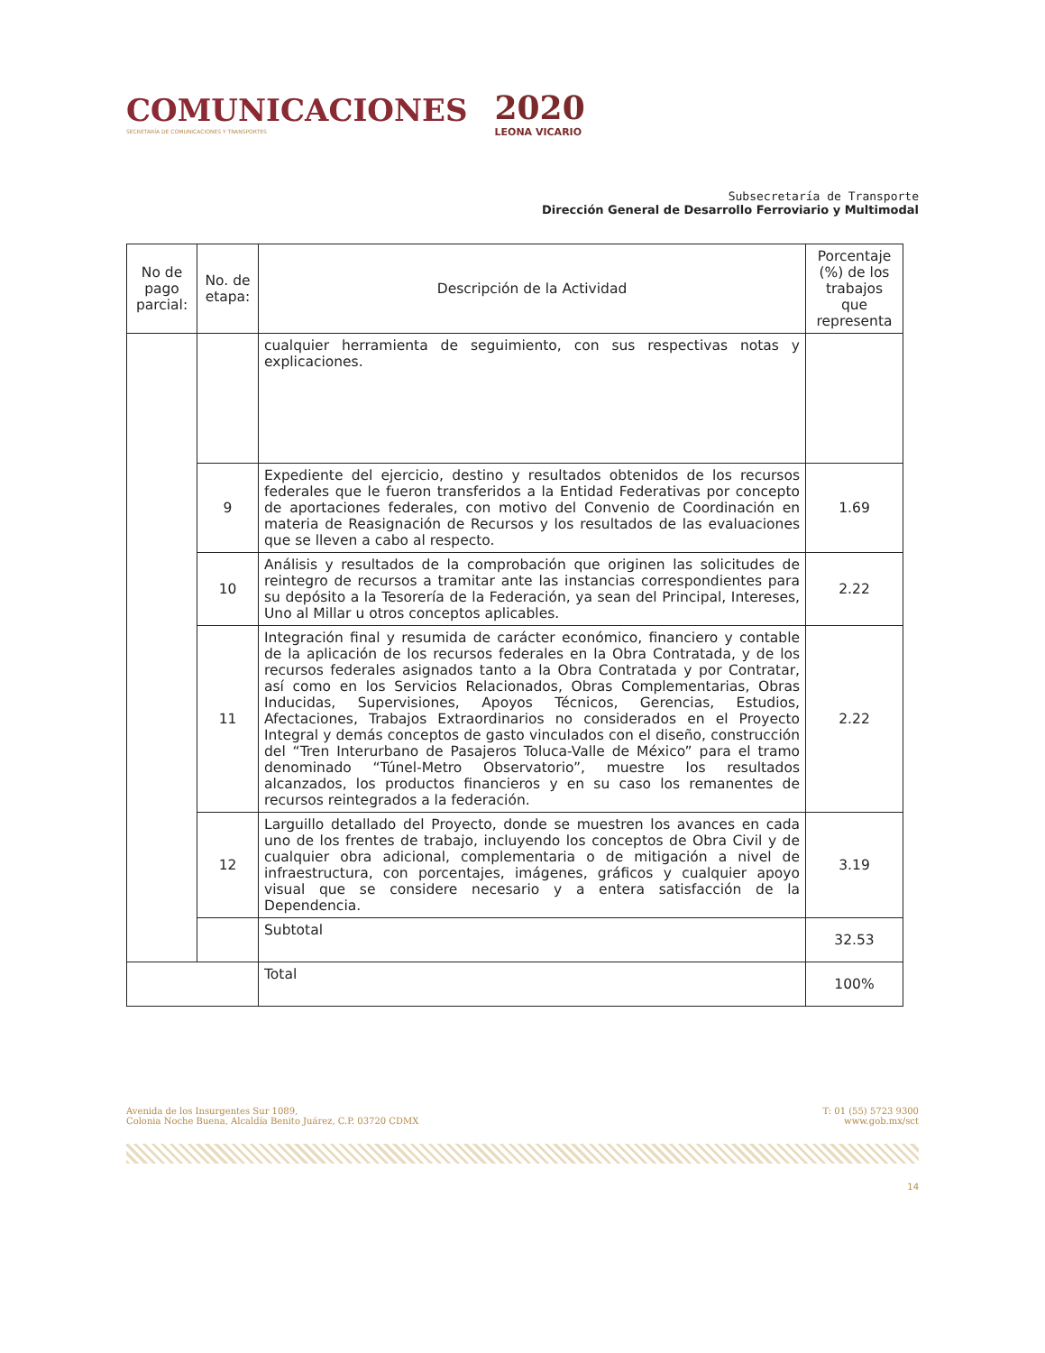COMUNICACIONES
SECRETARÍA DE COMUNICACIONES Y TRANSPORTES
2020
LEONA VICARIO
Subsecretaría de Transporte
Dirección General de Desarrollo Ferroviario y Multimodal
| No de pago parcial: | No. de etapa: | Descripción de la Actividad | Porcentaje (%) de los trabajos que representa |
| --- | --- | --- | --- |
| | | cualquier herramienta de seguimiento, con sus respectivas notas y explicaciones. | |
| | 9 | Expediente del ejercicio, destino y resultados obtenidos de los recursos federales que le fueron transferidos a la Entidad Federativas por concepto de aportaciones federales, con motivo del Convenio de Coordinación en materia de Reasignación de Recursos y los resultados de las evaluaciones que se lleven a cabo al respecto. | 1.69 |
| | 10 | Análisis y resultados de la comprobación que originen las solicitudes de reintegro de recursos a tramitar ante las instancias correspondientes para su depósito a la Tesorería de la Federación, ya sean del Principal, Intereses, Uno al Millar u otros conceptos aplicables. | 2.22 |
| | 11 | Integración final y resumida de carácter económico, financiero y contable de la aplicación de los recursos federales en la Obra Contratada, y de los recursos federales asignados tanto a la Obra Contratada y por Contratar, así como en los Servicios Relacionados, Obras Complementarias, Obras Inducidas, Supervisiones, Apoyos Técnicos, Gerencias, Estudios, Afectaciones, Trabajos Extraordinarios no considerados en el Proyecto Integral y demás conceptos de gasto vinculados con el diseño, construcción del “Tren Interurbano de Pasajeros Toluca-Valle de México” para el tramo denominado “Túnel-Metro Observatorio”, muestre los resultados alcanzados, los productos financieros y en su caso los remanentes de recursos reintegrados a la federación. | 2.22 |
| | 12 | Larguillo detallado del Proyecto, donde se muestren los avances en cada uno de los frentes de trabajo, incluyendo los conceptos de Obra Civil y de cualquier obra adicional, complementaria o de mitigación a nivel de infraestructura, con porcentajes, imágenes, gráficos y cualquier apoyo visual que se considere necesario y a entera satisfacción de la Dependencia. | 3.19 |
| | | Subtotal | 32.53 |
| | | Total | 100% |
Avenida de los Insurgentes Sur 1089,
Colonia Noche Buena, Alcaldía Benito Juárez, C.P. 03720 CDMX
T: 01 (55) 5723 9300
www.gob.mx/sct
14